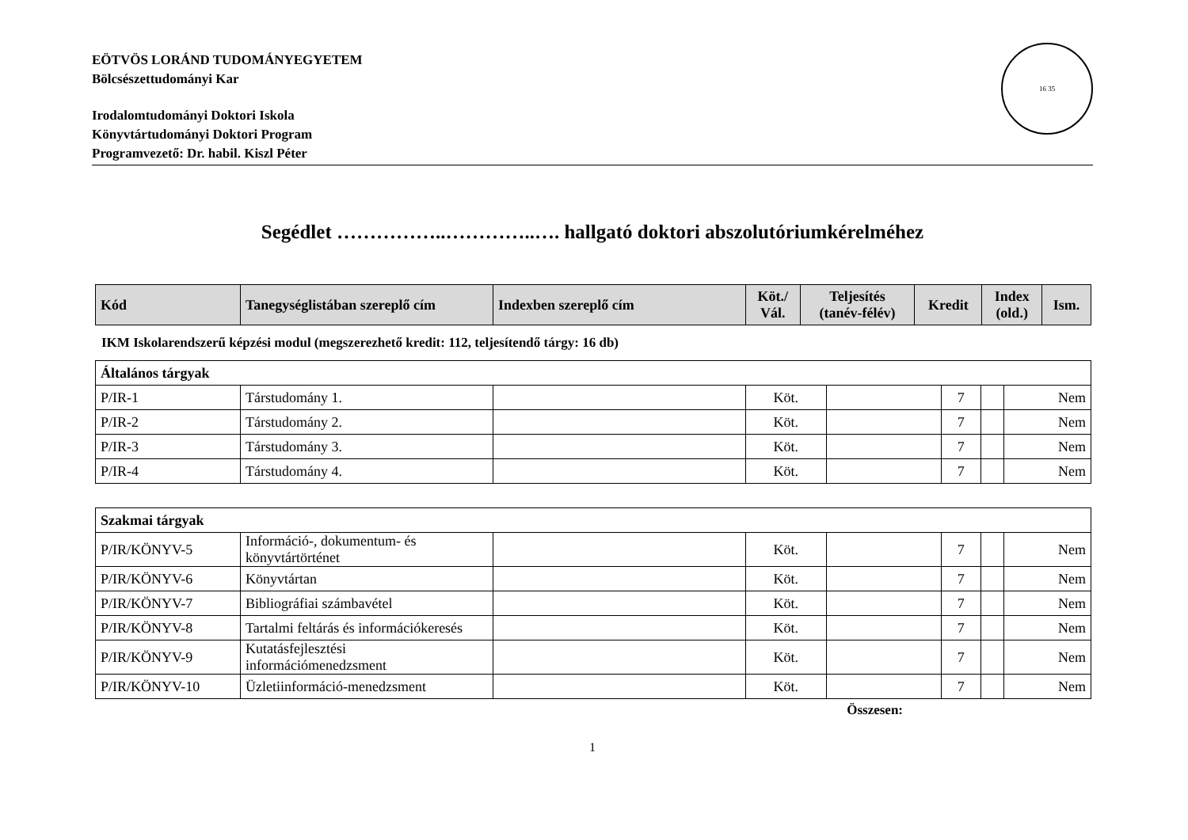EÖTVÖS LORÁND TUDOMÁNYEGYETEM
Bölcsészettudományi Kar
Irodalomtudományi Doktori Iskola
Könyvtártudományi Doktori Program
Programvezető: Dr. habil. Kiszl Péter
16 35
Segédlet ……………..…………..…. hallgató doktori abszolutóriumkérelméhez
| Kód | Tanegységlistában szereplő cím | Indexben szereplő cím | Köt./ Vál. | Teljesítés (tanév-félév) | Kredit | Index (old.) | Ism. |
| --- | --- | --- | --- | --- | --- | --- | --- |
IKM Iskolarendszerű képzési modul (megszerezhető kredit: 112, teljesítendő tárgy: 16 db)
| Általános tárgyak | | | | | | | |
| P/IR-1 | Társtudomány 1. | | Köt. | | 7 | | Nem |
| P/IR-2 | Társtudomány 2. | | Köt. | | 7 | | Nem |
| P/IR-3 | Társtudomány 3. | | Köt. | | 7 | | Nem |
| P/IR-4 | Társtudomány 4. | | Köt. | | 7 | | Nem |
| Szakmai tárgyak | | | | | | | |
| P/IR/KÖNYV-5 | Információ-, dokumentum- és könyvtártörténet | | Köt. | | 7 | | Nem |
| P/IR/KÖNYV-6 | Könyvtártan | | Köt. | | 7 | | Nem |
| P/IR/KÖNYV-7 | Bibliográfiai számbavétel | | Köt. | | 7 | | Nem |
| P/IR/KÖNYV-8 | Tartalmi feltárás és információkeresés | | Köt. | | 7 | | Nem |
| P/IR/KÖNYV-9 | Kutatásfejlesztési információmenedzsment | | Köt. | | 7 | | Nem |
| P/IR/KÖNYV-10 | Üzletiinformáció-menedzsment | | Köt. | | 7 | | Nem |
Összesen:
1